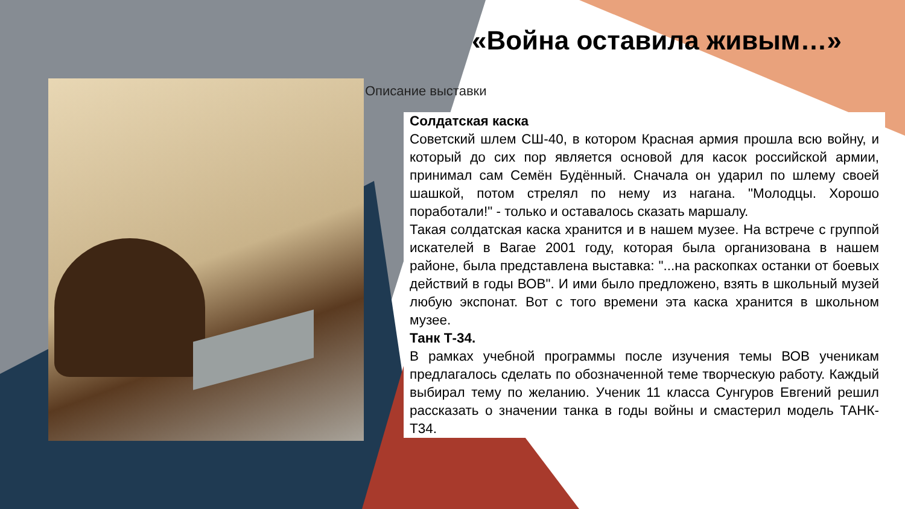«Война оставила живым…»
Описание выставки
Солдатская каска
Советский шлем СШ-40, в котором Красная армия прошла всю войну, и который до сих пор является основой для касок российской армии, принимал сам Семён Будённый. Сначала он ударил по шлему своей шашкой, потом стрелял по нему из нагана. "Молодцы. Хорошо поработали!" - только и оставалось сказать маршалу.
Такая солдатская каска хранится и в нашем музее. На встрече с группой искателей в Вагае 2001 году, которая была организована в нашем районе, была представлена выставка: "...на раскопках останки от боевых действий в годы ВОВ". И ими было предложено, взять в школьный музей любую экспонат. Вот с того времени эта каска хранится в школьном музее.
Танк Т-34.
В рамках учебной программы после изучения темы ВОВ ученикам предлагалось сделать по обозначенной теме творческую работу. Каждый выбирал тему по желанию. Ученик 11 класса Сунгуров Евгений решил рассказать о значении танка в годы войны и смастерил модель ТАНК-Т34.